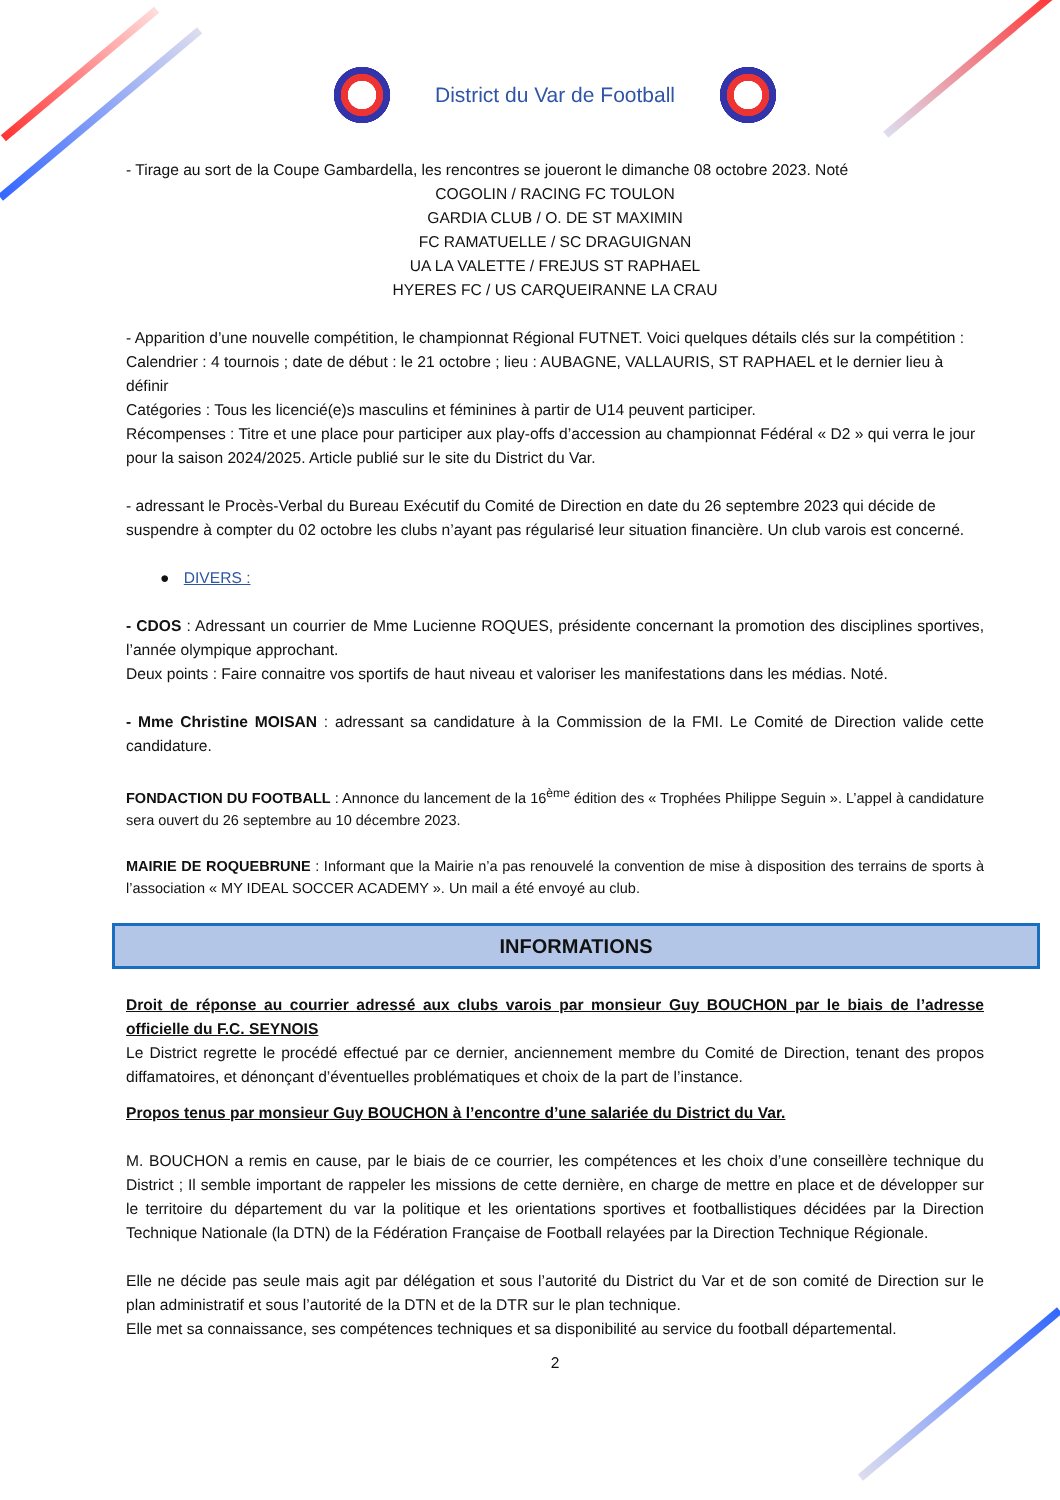District du Var de Football
- Tirage au sort de la Coupe Gambardella, les rencontres se joueront le dimanche 08 octobre 2023. Noté
COGOLIN / RACING FC TOULON
GARDIA CLUB / O. DE ST MAXIMIN
FC RAMATUELLE / SC DRAGUIGNAN
UA LA VALETTE / FREJUS ST RAPHAEL
HYERES FC / US CARQUEIRANNE LA CRAU
- Apparition d’une nouvelle compétition, le championnat Régional FUTNET. Voici quelques détails clés sur la compétition :
Calendrier : 4 tournois ; date de début : le 21 octobre ; lieu : AUBAGNE, VALLAURIS, ST RAPHAEL et le dernier lieu à définir
Catégories : Tous les licencié(e)s masculins et féminines à partir de U14 peuvent participer.
Récompenses : Titre et une place pour participer aux play-offs d’accession au championnat Fédéral « D2 » qui verra le jour pour la saison 2024/2025. Article publié sur le site du District du Var.
- adressant le Procès-Verbal du Bureau Exécutif du Comité de Direction en date du 26 septembre 2023 qui décide de suspendre à compter du 02 octobre les clubs n’ayant pas régularisé leur situation financière. Un club varois est concerné.
● DIVERS :
- CDOS : Adressant un courrier de Mme Lucienne ROQUES, présidente concernant la promotion des disciplines sportives, l’année olympique approchant.
Deux points : Faire connaitre vos sportifs de haut niveau et valoriser les manifestations dans les médias. Noté.
- Mme Christine MOISAN : adressant sa candidature à la Commission de la FMI. Le Comité de Direction valide cette candidature.
FONDACTION DU FOOTBALL : Annonce du lancement de la 16<sup>ème</sup> édition des « Trophées Philippe Seguin ». L’appel à candidature sera ouvert du 26 septembre au 10 décembre 2023.
MAIRIE DE ROQUEBRUNE : Informant que la Mairie n’a pas renouvelé la convention de mise à disposition des terrains de sports à l’association « MY IDEAL SOCCER ACADEMY ». Un mail a été envoyé au club.
INFORMATIONS
Droit de réponse au courrier adressé aux clubs varois par monsieur Guy BOUCHON par le biais de l’adresse officielle du F.C. SEYNOIS
Le District regrette le procédé effectué par ce dernier, anciennement membre du Comité de Direction, tenant des propos diffamatoires, et dénonçant d’éventuelles problématiques et choix de la part de l’instance.
Propos tenus par monsieur Guy BOUCHON à l’encontre d’une salariée du District du Var.
M. BOUCHON a remis en cause, par le biais de ce courrier, les compétences et les choix d’une conseillère technique du District ; Il semble important de rappeler les missions de cette dernière, en charge de mettre en place et de développer sur le territoire du département du var la politique et les orientations sportives et footballistiques décidées par la Direction Technique Nationale (la DTN) de la Fédération Française de Football relayées par la Direction Technique Régionale.
Elle ne décide pas seule mais agit par délégation et sous l’autorité du District du Var et de son comité de Direction sur le plan administratif et sous l’autorité de la DTN et de la DTR sur le plan technique.
Elle met sa connaissance, ses compétences techniques et sa disponibilité au service du football départemental.
2